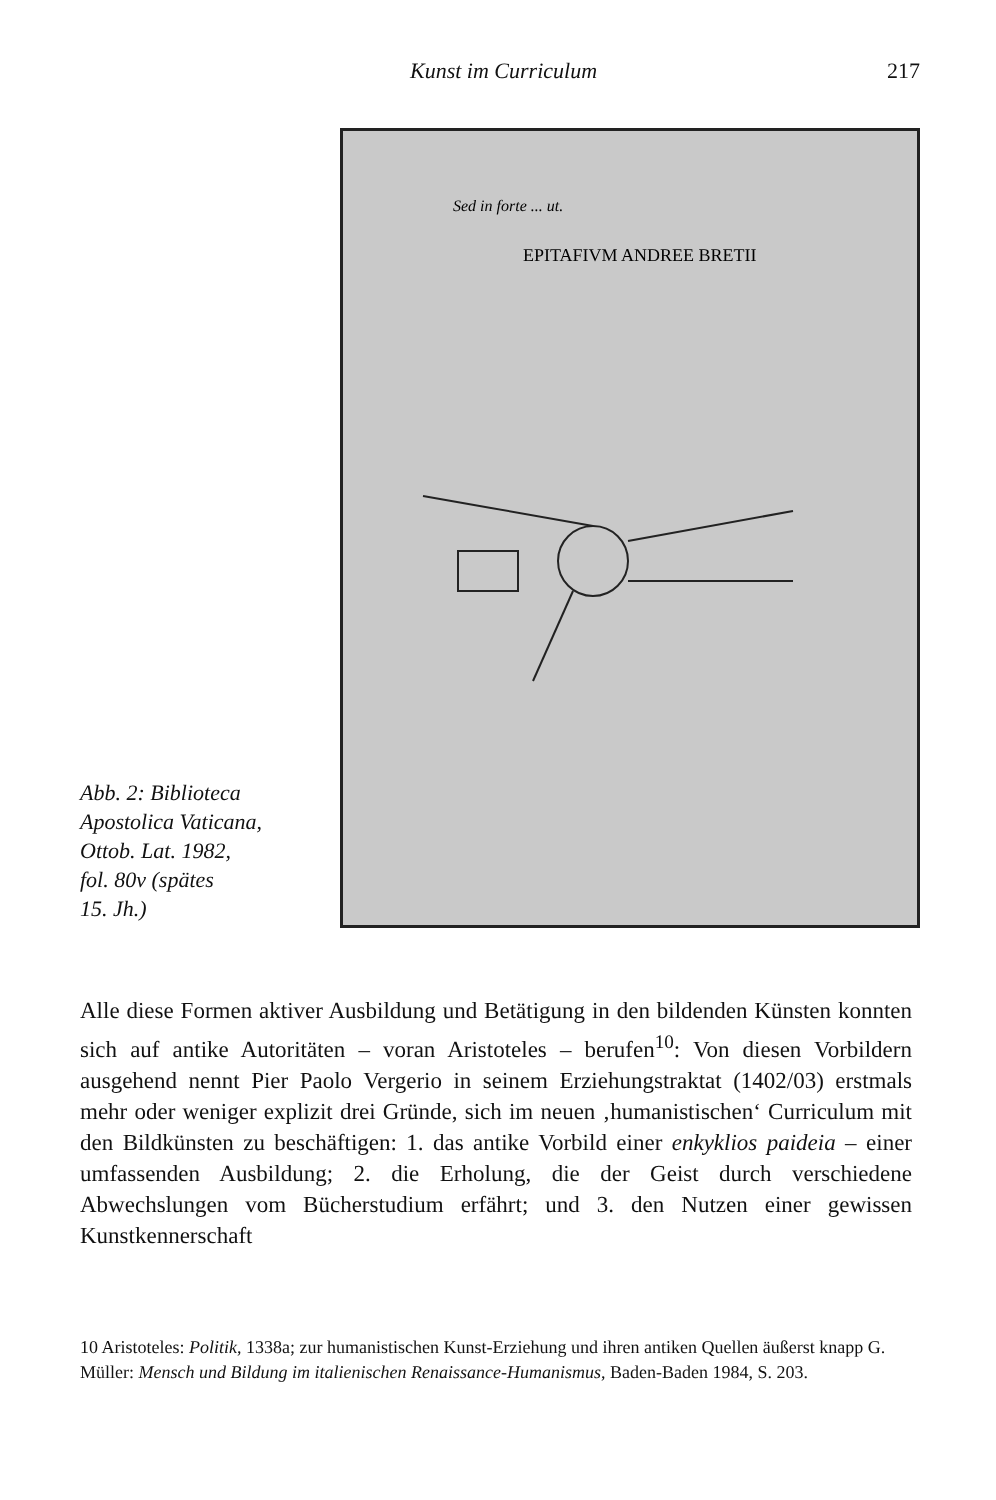Kunst im Curriculum 217
Abb. 2: Biblioteca
Apostolica Vaticana,
Ottob. Lat. 1982,
fol. 80v (spätes
15. Jh.)
Sed in forte ... ut.
EPITAFIVM ANDREE BRETII
Alle diese Formen aktiver Ausbildung und Betätigung in den bildenden Künsten konnten sich auf antike Autoritäten – voran Aristoteles – berufen<sup>10</sup>: Von diesen Vorbildern ausgehend nennt Pier Paolo Vergerio in seinem Erziehungstraktat (1402/03) erstmals mehr oder weniger explizit drei Gründe, sich im neuen ‚humanistischen‘ Curriculum mit den Bildkünsten zu beschäftigen: 1. das antike Vorbild einer enkyklios paideia – einer umfassenden Ausbildung; 2. die Erholung, die der Geist durch verschiedene Abwechslungen vom Bücherstudium erfährt; und 3. den Nutzen einer gewissen Kunstkennerschaft
10 Aristoteles: Politik, 1338a; zur humanistischen Kunst-Erziehung und ihren antiken Quellen äußerst knapp G. Müller: Mensch und Bildung im italienischen Renaissance-Humanismus, Baden-Baden 1984, S. 203.